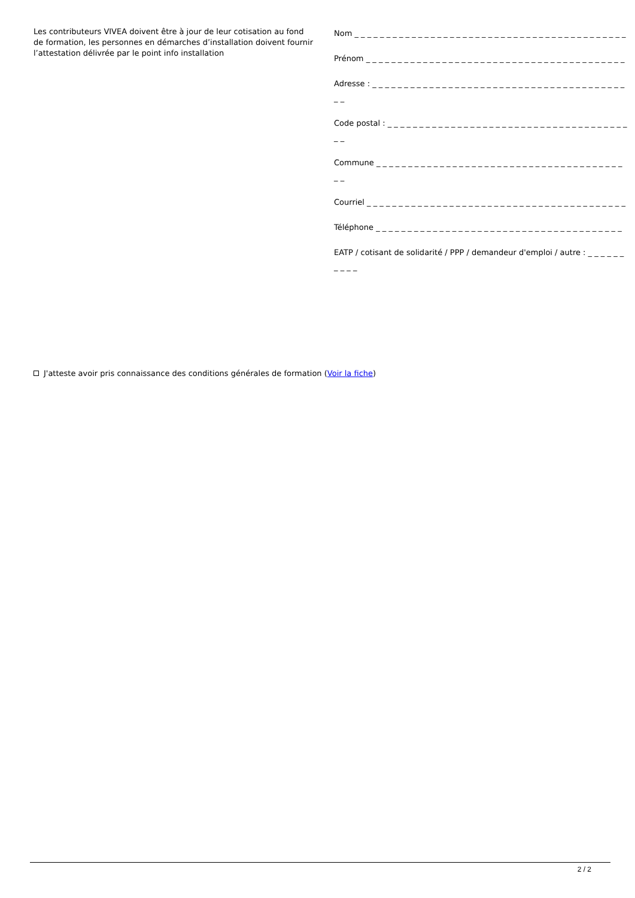Les contributeurs VIVEA doivent être à jour de leur cotisation au fond de formation, les personnes en démarches d’installation doivent fournir l’attestation délivrée par le point info installation
Nom _ _ _ _ _ _ _ _ _ _ _ _ _ _ _ _ _ _ _ _ _ _ _ _ _ _ _ _ _ _ _ _ _ _ _ _ _ _ _ _ _ _ _
Prénom _ _ _ _ _ _ _ _ _ _ _ _ _ _ _ _ _ _ _ _ _ _ _ _ _ _ _ _ _ _ _ _ _ _ _ _ _ _ _ _ _
Adresse : _ _ _ _ _ _ _ _ _ _ _ _ _ _ _ _ _ _ _ _ _ _ _ _ _ _ _ _ _ _ _ _ _ _ _ _ _ _ _ _ _ _
Code postal : _ _ _ _ _ _ _ _ _ _ _ _ _ _ _ _ _ _ _ _ _ _ _ _ _ _ _ _ _ _ _ _ _ _ _ _ _ _ _ _
Commune _ _ _ _ _ _ _ _ _ _ _ _ _ _ _ _ _ _ _ _ _ _ _ _ _ _ _ _ _ _ _ _ _ _ _ _ _ _ _ _ _
Courriel _ _ _ _ _ _ _ _ _ _ _ _ _ _ _ _ _ _ _ _ _ _ _ _ _ _ _ _ _ _ _ _ _ _ _ _ _ _ _ _ _
Téléphone _ _ _ _ _ _ _ _ _ _ _ _ _ _ _ _ _ _ _ _ _ _ _ _ _ _ _ _ _ _ _ _ _ _ _ _ _ _ _
EATP / cotisant de solidarité / PPP / demandeur d'emploi / autre : _ _ _ _ _ _ _ _ _ _
J'atteste avoir pris connaissance des conditions générales de formation (Voir la fiche)
2 / 2